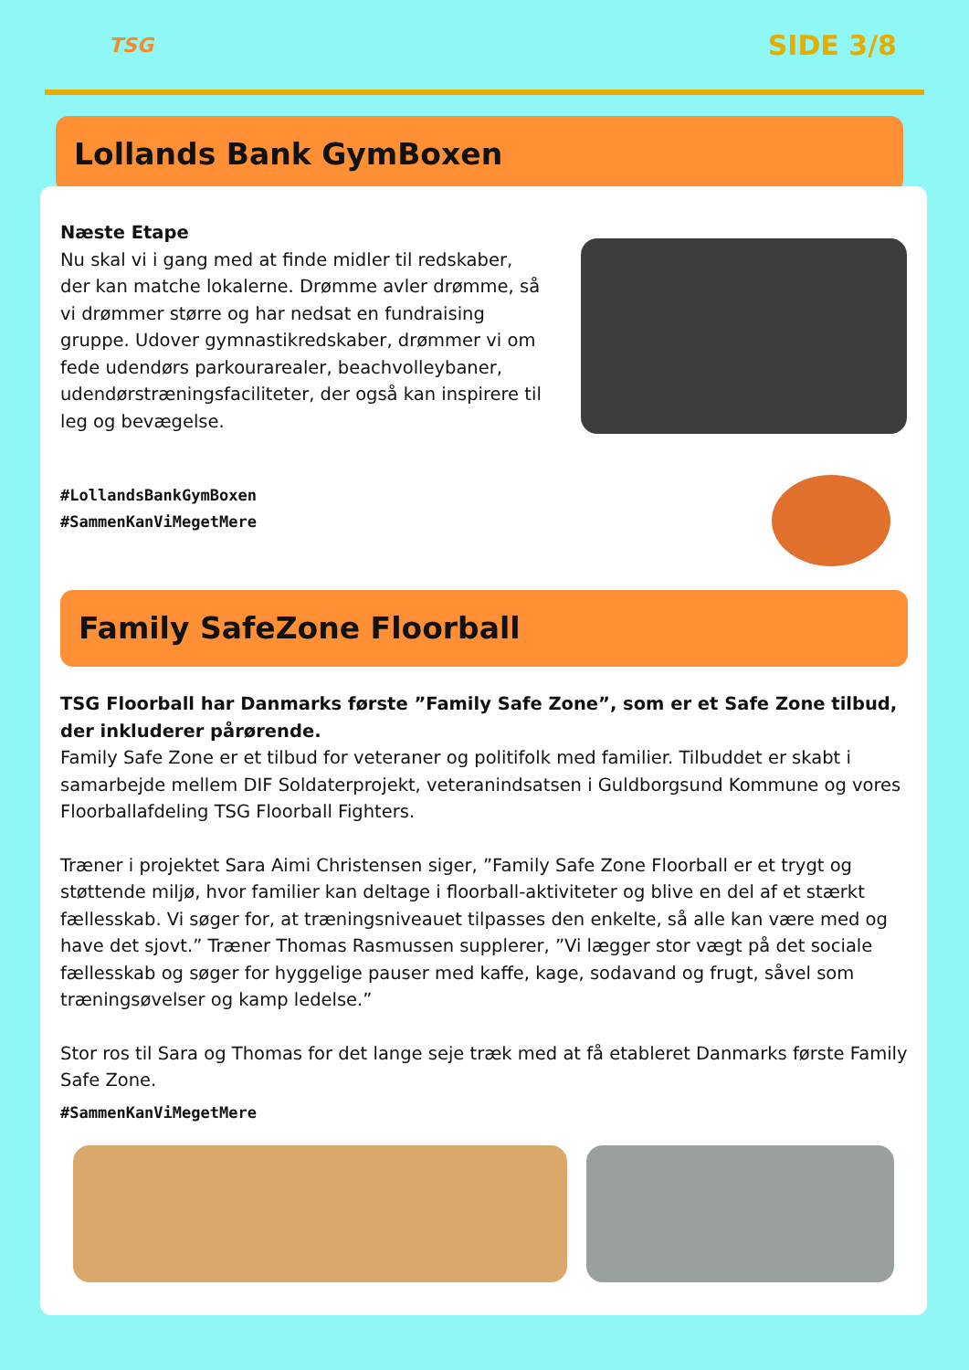TSG
SIDE 3/8
Lollands Bank GymBoxen
Næste Etape
Nu skal vi i gang med at finde midler til redskaber, der kan matche lokalerne. Drømme avler drømme, så vi drømmer større og har nedsat en fundraising gruppe. Udover gymnastikredskaber, drømmer vi om fede udendørs parkourarealer, beachvolleybaner, udendørstræningsfaciliteter, der også kan inspirere til leg og bevægelse.
#LollandsBankGymBoxen
#SammenKanViMegetMere
Family SafeZone Floorball
TSG Floorball har Danmarks første ”Family Safe Zone”, som er et Safe Zone tilbud, der inkluderer pårørende.
Family Safe Zone er et tilbud for veteraner og politifolk med familier. Tilbuddet er skabt i samarbejde mellem DIF Soldaterprojekt, veteranindsatsen i Guldborgsund Kommune og vores Floorballafdeling TSG Floorball Fighters.
Træner i projektet Sara Aimi Christensen siger, ”Family Safe Zone Floorball er et trygt og støttende miljø, hvor familier kan deltage i floorball-aktiviteter og blive en del af et stærkt fællesskab. Vi søger for, at træningsniveauet tilpasses den enkelte, så alle kan være med og have det sjovt.” Træner Thomas Rasmussen supplerer, ”Vi lægger stor vægt på det sociale fællesskab og søger for hyggelige pauser med kaffe, kage, sodavand og frugt, såvel som træningsøvelser og kamp ledelse.”
Stor ros til Sara og Thomas for det lange seje træk med at få etableret Danmarks første Family Safe Zone.
#SammenKanViMegetMere